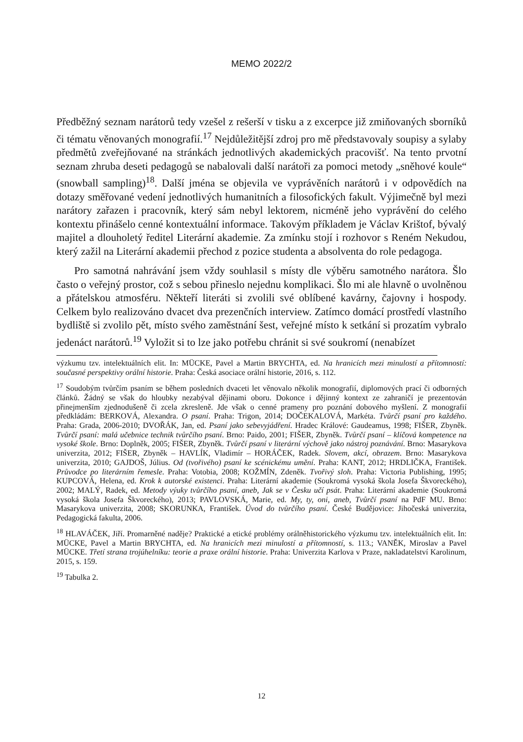MEMO 2022/2
Předběžný seznam narátorů tedy vzešel z rešerší v tisku a z excerpce již zmiňovaných sborníků či tématu věnovaných monografií.<sup>17</sup> Nejdůležitější zdroj pro mě představovaly soupisy a sylaby předmětů zveřejňované na stránkách jednotlivých akademických pracovišť. Na tento prvotní seznam zhruba deseti pedagogů se nabalovali další narátoři za pomoci metody „sněhové koule“ (snowball sampling)<sup>18</sup>. Další jména se objevila ve vyprávěních narátorů i v odpovědích na dotazy směřované vedení jednotlivých humanitních a filosofických fakult. Výjimečně byl mezi narátory zařazen i pracovník, který sám nebyl lektorem, nicméně jeho vyprávění do celého kontextu přinášelo cenné kontextuální informace. Takovým příkladem je Václav Krištof, bývalý majitel a dlouholetý ředitel Literární akademie. Za zmínku stojí i rozhovor s Reném Nekudou, který zažil na Literární akademii přechod z pozice studenta a absolventa do role pedagoga.
Pro samotná nahrávání jsem vždy souhlasil s místy dle výběru samotného narátora. Šlo často o veřejný prostor, což s sebou přineslo nejednu komplikaci. Šlo mi ale hlavně o uvolněnou a přátelskou atmosféru. Někteří literáti si zvolili své oblíbené kavárny, čajovny i hospody. Celkem bylo realizováno dvacet dva prezenčních interview. Zatímco domácí prostředí vlastního bydliště si zvolilo pět, místo svého zaměstnání šest, veřejné místo k setkání si prozatím vybralo jedenáct narátorů.<sup>19</sup> Vyložit si to lze jako potřebu chránit si své soukromí (nenabízet
výzkumu tzv. intelektuálních elit. In: MÜCKE, Pavel a Martin BRYCHTA, ed. Na hranicích mezi minulostí a přítomností: současné perspektivy orální historie. Praha: Česká asociace orální historie, 2016, s. 112.
<sup>17</sup> Soudobým tvůrčím psaním se během posledních dvaceti let věnovalo několik monografií, diplomových prací či odborných článků. Žádný se však do hloubky nezabýval dějinami oboru. Dokonce i dějinný kontext ze zahraničí je prezentován přinejmenším zjednodušeně či zcela zkresleně. Jde však o cenné prameny pro poznání dobového myšlení. Z monografií předkládám: BERKOVÁ, Alexandra. O psaní. Praha: Trigon, 2014; DOČEKALOVÁ, Markéta. Tvůrčí psaní pro každého. Praha: Grada, 2006-2010; DVOŘÁK, Jan, ed. Psaní jako sebevyjádření. Hradec Králové: Gaudeamus, 1998; FIŠER, Zbyněk. Tvůrčí psaní: malá učebnice technik tvůrčího psaní. Brno: Paido, 2001; FIŠER, Zbyněk. Tvůrčí psaní – klíčová kompetence na vysoké škole. Brno: Doplněk, 2005; FIŠER, Zbyněk. Tvůrčí psaní v literární výchově jako nástroj poznávání. Brno: Masarykova univerzita, 2012; FIŠER, Zbyněk – HAVLÍK, Vladimír – HORÁČEK, Radek. Slovem, akcí, obrazem. Brno: Masarykova univerzita, 2010; GAJDOŠ, Július. Od (tvořivého) psaní ke scénickému umění. Praha: KANT, 2012; HRDLIČKA, František. Průvodce po literárním řemesle. Praha: Votobia, 2008; KOŽMÍN, Zdeněk. Tvořivý sloh. Praha: Victoria Publishing, 1995; KUPCOVÁ, Helena, ed. Krok k autorské existenci. Praha: Literární akademie (Soukromá vysoká škola Josefa Škvoreckého), 2002; MALÝ, Radek, ed. Metody výuky tvůrčího psaní, aneb, Jak se v Česku učí psát. Praha: Literární akademie (Soukromá vysoká škola Josefa Škvoreckého), 2013; PAVLOVSKÁ, Marie, ed. My, ty, oni, aneb, Tvůrčí psaní na PdF MU. Brno: Masarykova univerzita, 2008; SKORUNKA, František. Úvod do tvůrčího psaní. České Budějovice: Jihočeská univerzita, Pedagogická fakulta, 2006.
<sup>18</sup> HLAVÁČEK, Jiří. Promarněné naděje? Praktické a etické problémy orálněhistorického výzkumu tzv. intelektuálních elit. In: MÜCKE, Pavel a Martin BRYCHTA, ed. Na hranicích mezi minulostí a přítomností, s. 113.; VANĚK, Miroslav a Pavel MÜCKE. Třetí strana trojúhelníku: teorie a praxe orální historie. Praha: Univerzita Karlova v Praze, nakladatelství Karolinum, 2015, s. 159.
<sup>19</sup> Tabulka 2.
12